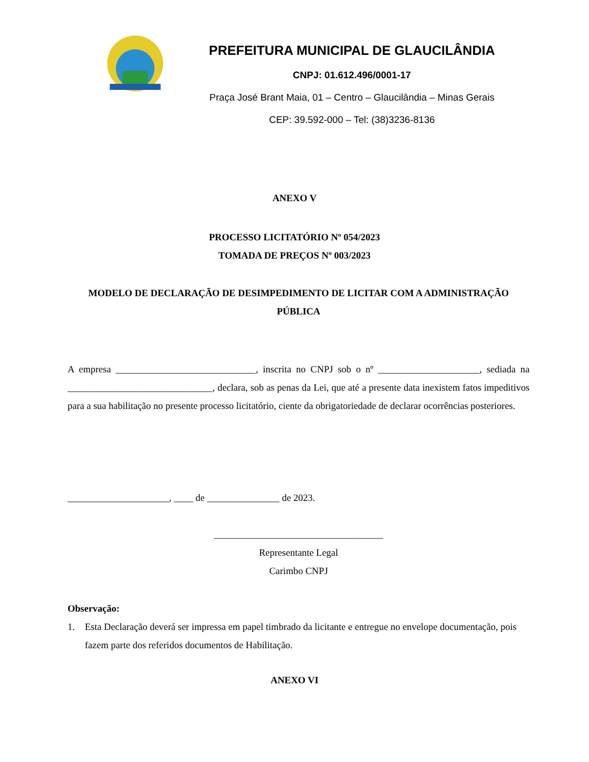PREFEITURA MUNICIPAL DE GLAUCILÂNDIA
CNPJ: 01.612.496/0001-17
Praça José Brant Maia, 01 – Centro – Glaucilândia – Minas Gerais
CEP: 39.592-000 – Tel: (38)3236-8136
ANEXO V
PROCESSO LICITATÓRIO Nº 054/2023
TOMADA DE PREÇOS Nº 003/2023
MODELO DE DECLARAÇÃO DE DESIMPEDIMENTO DE LICITAR COM A ADMINISTRAÇÃO PÚBLICA
A empresa _____________________________, inscrita no CNPJ sob o nº _____________________, sediada na ______________________________, declara, sob as penas da Lei, que até a presente data inexistem fatos impeditivos para a sua habilitação no presente processo licitatório, ciente da obrigatoriedade de declarar ocorrências posteriores.
_____________________, ____ de _______________ de 2023.
___________________________________
Representante Legal
Carimbo CNPJ
Observação:
1. Esta Declaração deverá ser impressa em papel timbrado da licitante e entregue no envelope documentação, pois fazem parte dos referidos documentos de Habilitação.
ANEXO VI